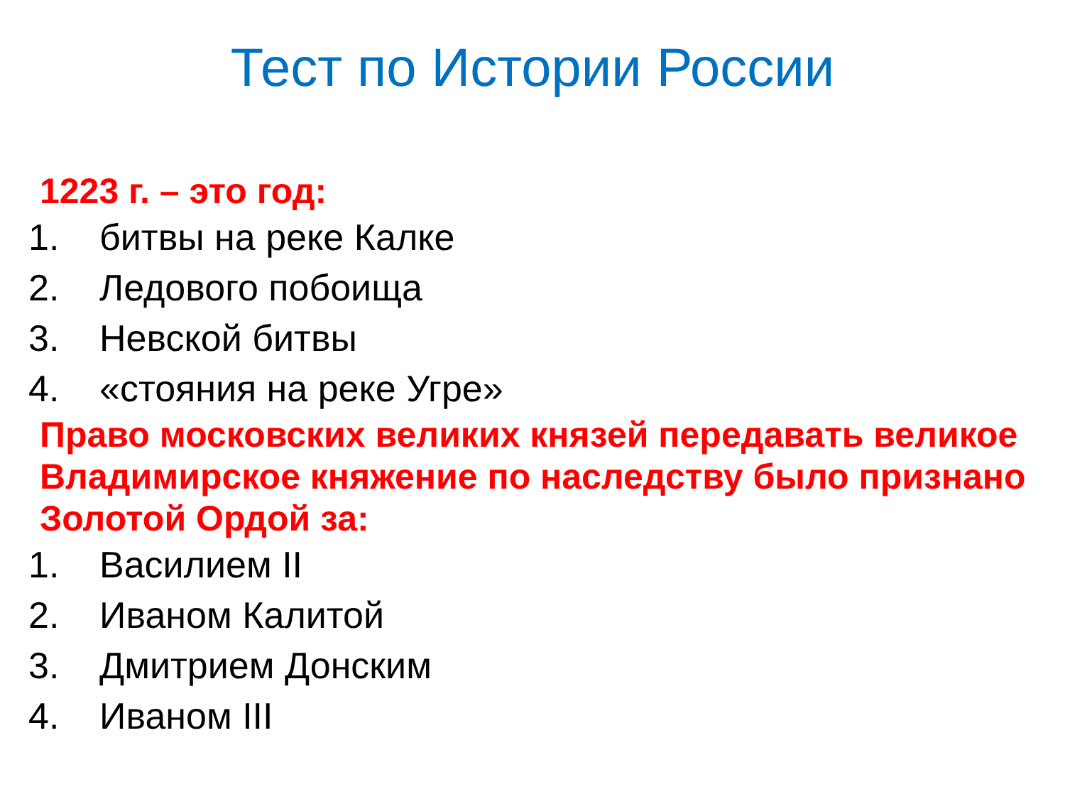Тест по Истории России
1223 г. – это год:
1. битвы на реке Калке
2. Ледового побоища
3. Невской битвы
4. «стояния на реке Угре»
Право московских великих князей передавать великое Владимирское княжение по наследству было признано Золотой Ордой за:
1. Василием II
2. Иваном Калитой
3. Дмитрием Донским
4. Иваном III